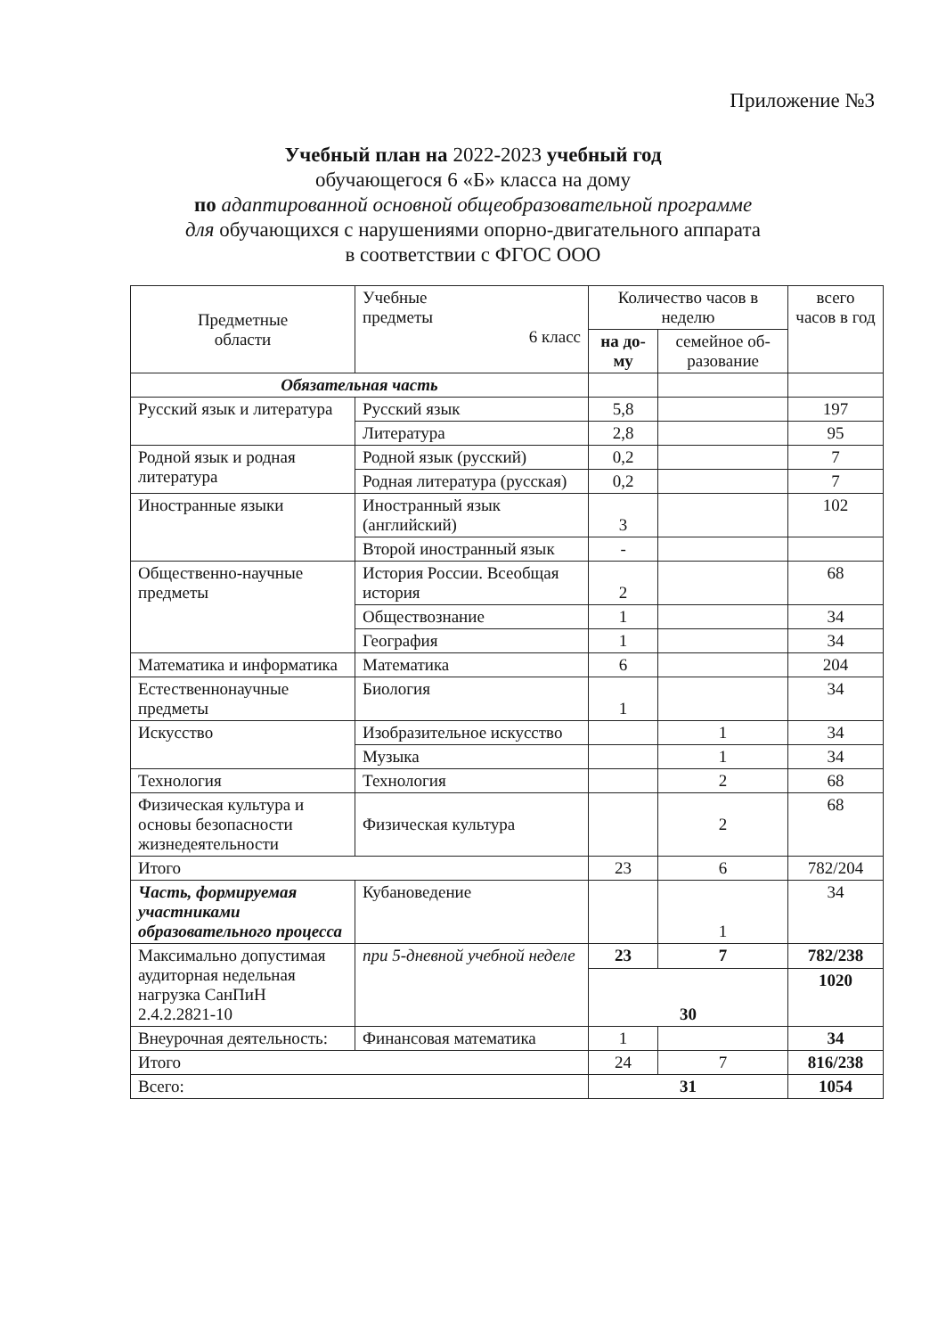Приложение №3
Учебный план на 2022-2023 учебный год
обучающегося 6 «Б» класса на дому
по адаптированной основной общеобразовательной программе
для обучающихся с нарушениями опорно-двигательного аппарата
в соответствии с ФГОС ООО
| Предметные области | Учебные предметы 6 класс | Количество часов в неделю | | всего часов в год |
| --- | --- | --- | --- | --- |
| | | на до- му | семейное об- разование | |
| Обязательная часть | | | | |
| Русский язык и литература | Русский язык | 5,8 | | 197 |
| | Литература | 2,8 | | 95 |
| Родной язык и родная литература | Родной язык (русский) | 0,2 | | 7 |
| | Родная литература (русская) | 0,2 | | 7 |
| Иностранные языки | Иностранный язык (английский) | 3 | | 102 |
| | Второй иностранный язык | - | | |
| Общественно-научные предметы | История России. Всеобщая история | 2 | | 68 |
| | Обществознание | 1 | | 34 |
| | География | 1 | | 34 |
| Математика и информатика | Математика | 6 | | 204 |
| Естественнонаучные предметы | Биология | 1 | | 34 |
| Искусство | Изобразительное искусство | | 1 | 34 |
| | Музыка | | 1 | 34 |
| Технология | Технология | | 2 | 68 |
| Физическая культура и основы безопасности жизнедеятельности | Физическая культура | | 2 | 68 |
| Итого | | 23 | 6 | 782/204 |
| Часть, формируемая участниками образовательного процесса | Кубановедение | | 1 | 34 |
| Максимально допустимая аудиторная недельная нагрузка СанПиН 2.4.2.2821-10 | при 5-дневной учебной неделе | 23 | 7 | 782/238 |
| | | 30 | | 1020 |
| Внеурочная деятельность: | Финансовая математика | 1 | | 34 |
| Итого | | 24 | 7 | 816/238 |
| Всего: | | 31 | | 1054 |